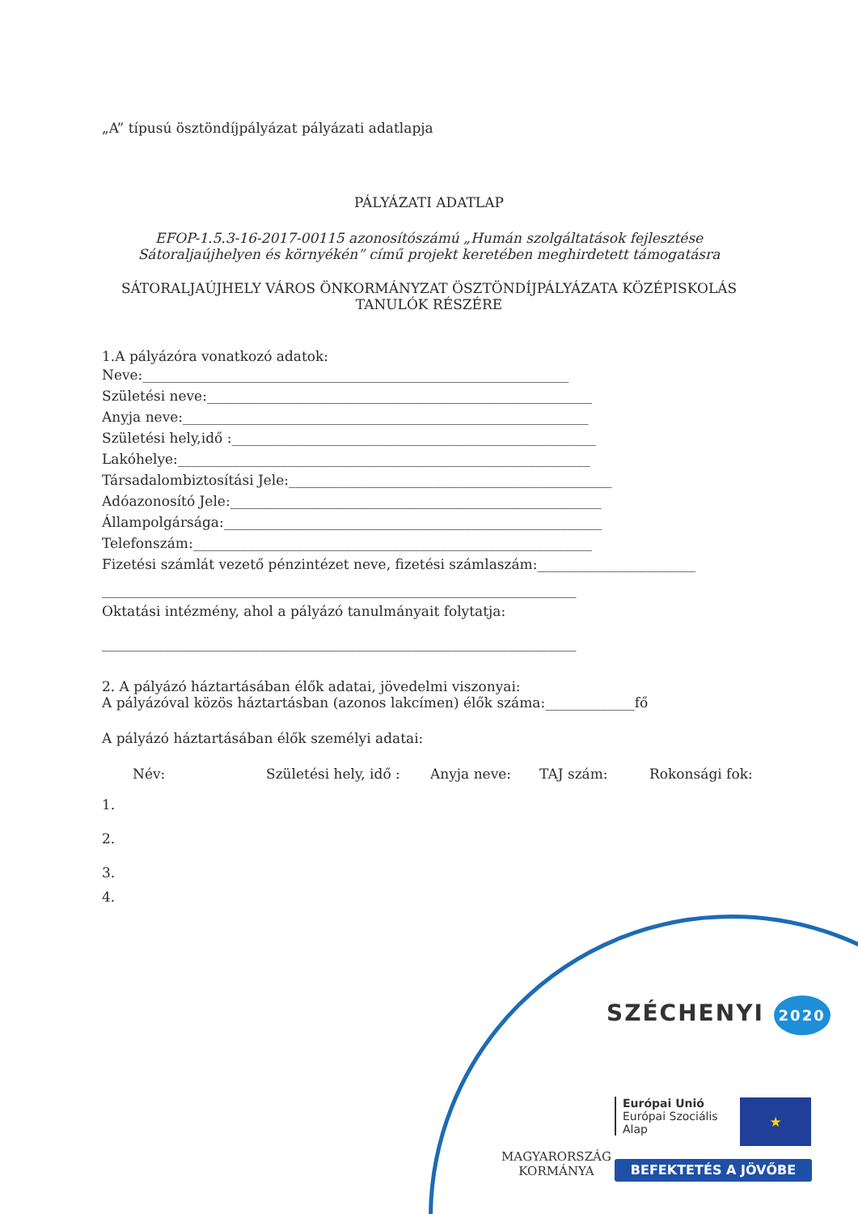„A” típusú ösztöndíjpályázat pályázati adatlapja
PÁLYÁZATI ADATLAP
EFOP-1.5.3-16-2017-00115 azonosítószámú „Humán szolgáltatások fejlesztése Sátoraljaújhelyen és környékén” című projekt keretében meghirdetett támogatásra
SÁTORALJAÚJHELY VÁROS ÖNKORMÁNYZAT ÖSZTÖNDÍJPÁLYÁZATA KÖZÉPISKOLÁS TANULÓK RÉSZÉRE
1.A pályázóra vonatkozó adatok:
Neve:______________________________________________________________
Születési neve:________________________________________________________
Anyja neve:___________________________________________________________
Születési hely,idő :_____________________________________________________
Lakóhelye:____________________________________________________________
Társadalombiztosítási Jele:_______________________________________________
Adóazonosító Jele:______________________________________________________
Állampolgársága:_______________________________________________________
Telefonszám:__________________________________________________________
Fizetési számlát vezető pénzintézet neve, fizetési számlaszám:_______________________
_____________________________________________________________________
Oktatási intézmény, ahol a pályázó tanulmányait folytatja:
_____________________________________________________________________
2. A pályázó háztartásában élők adatai, jövedelmi viszonyai:
A pályázóval közös háztartásban (azonos lakcímen) élők száma:_____________fő
A pályázó háztartásában élők személyi adatai:
Név: Születési hely, idő : Anyja neve: TAJ szám: Rokonsági fok:
1.
2.
3.
4.
SZÉCHENYI 2020
MAGYARORSZÁG
KORMÁNYA
Európai Unió
Európai Szociális
Alap
★
BEFEKTETÉS A JÖVŐBE